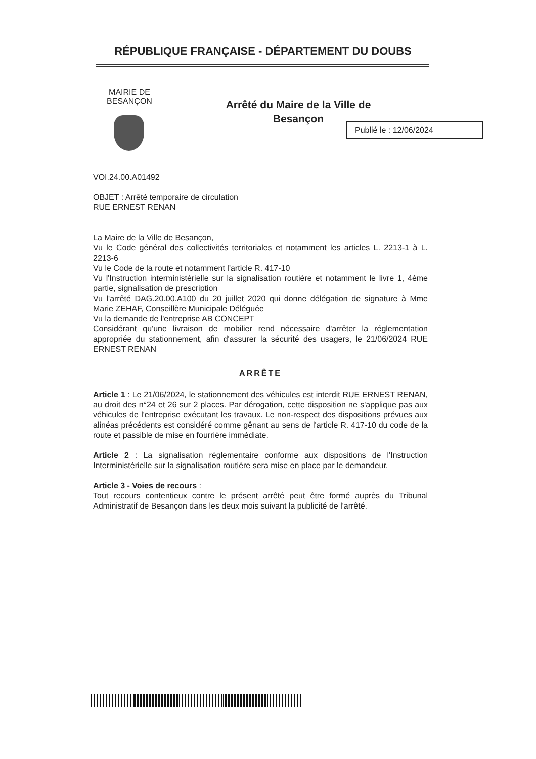RÉPUBLIQUE FRANÇAISE - DÉPARTEMENT DU DOUBS
MAIRIE DE BESANÇON
Arrêté du Maire de la Ville de Besançon
Publié le : 12/06/2024
VOI.24.00.A01492
OBJET : Arrêté temporaire de circulation
RUE ERNEST RENAN
La Maire de la Ville de Besançon,
Vu le Code général des collectivités territoriales et notamment les articles L. 2213-1 à L. 2213-6
Vu le Code de la route et notamment l'article R. 417-10
Vu l'Instruction interministérielle sur la signalisation routière et notamment le livre 1, 4ème partie, signalisation de prescription
Vu l'arrêté DAG.20.00.A100 du 20 juillet 2020 qui donne délégation de signature à Mme Marie ZEHAF, Conseillère Municipale Déléguée
Vu la demande de l'entreprise AB CONCEPT
Considérant qu'une livraison de mobilier rend nécessaire d'arrêter la réglementation appropriée du stationnement, afin d'assurer la sécurité des usagers, le 21/06/2024 RUE ERNEST RENAN
ARRÊTE
Article 1 : Le 21/06/2024, le stationnement des véhicules est interdit RUE ERNEST RENAN, au droit des n°24 et 26 sur 2 places. Par dérogation, cette disposition ne s'applique pas aux véhicules de l'entreprise exécutant les travaux. Le non-respect des dispositions prévues aux alinéas précédents est considéré comme gênant au sens de l'article R. 417-10 du code de la route et passible de mise en fourrière immédiate.
Article 2 : La signalisation réglementaire conforme aux dispositions de l'Instruction Interministérielle sur la signalisation routière sera mise en place par le demandeur.
Article 3 - Voies de recours :
Tout recours contentieux contre le présent arrêté peut être formé auprès du Tribunal Administratif de Besançon dans les deux mois suivant la publicité de l'arrêté.